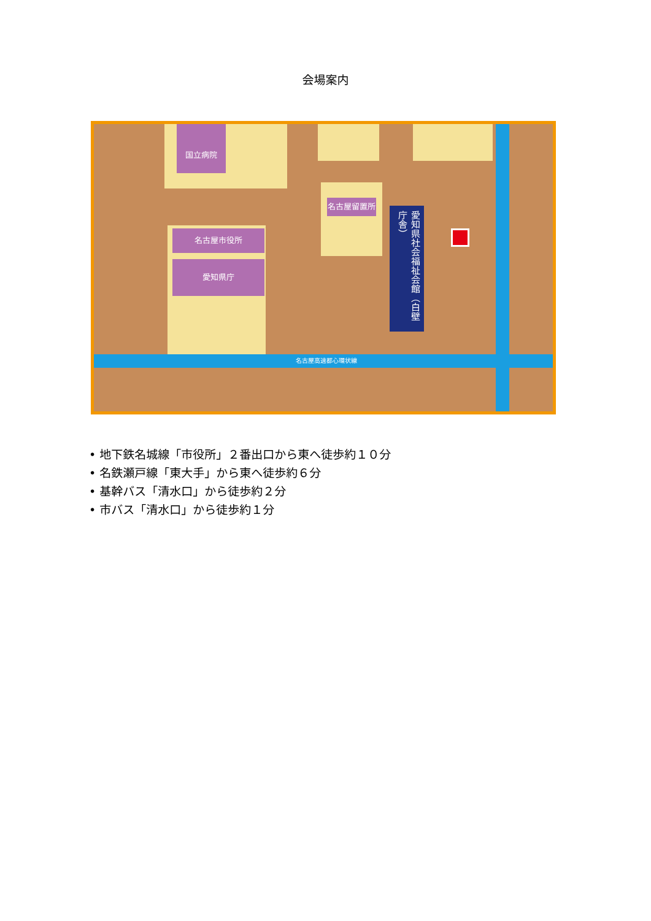会場案内
国立病院
名古屋市役所
愛知県庁
名古屋留置所
名古屋高速都心環状線
愛知県社会福祉会館（白壁庁舎）
• 地下鉄名城線「市役所」２番出口から東へ徒歩約１０分
• 名鉄瀬戸線「東大手」から東へ徒歩約６分
• 基幹バス「清水口」から徒歩約２分
• 市バス「清水口」から徒歩約１分